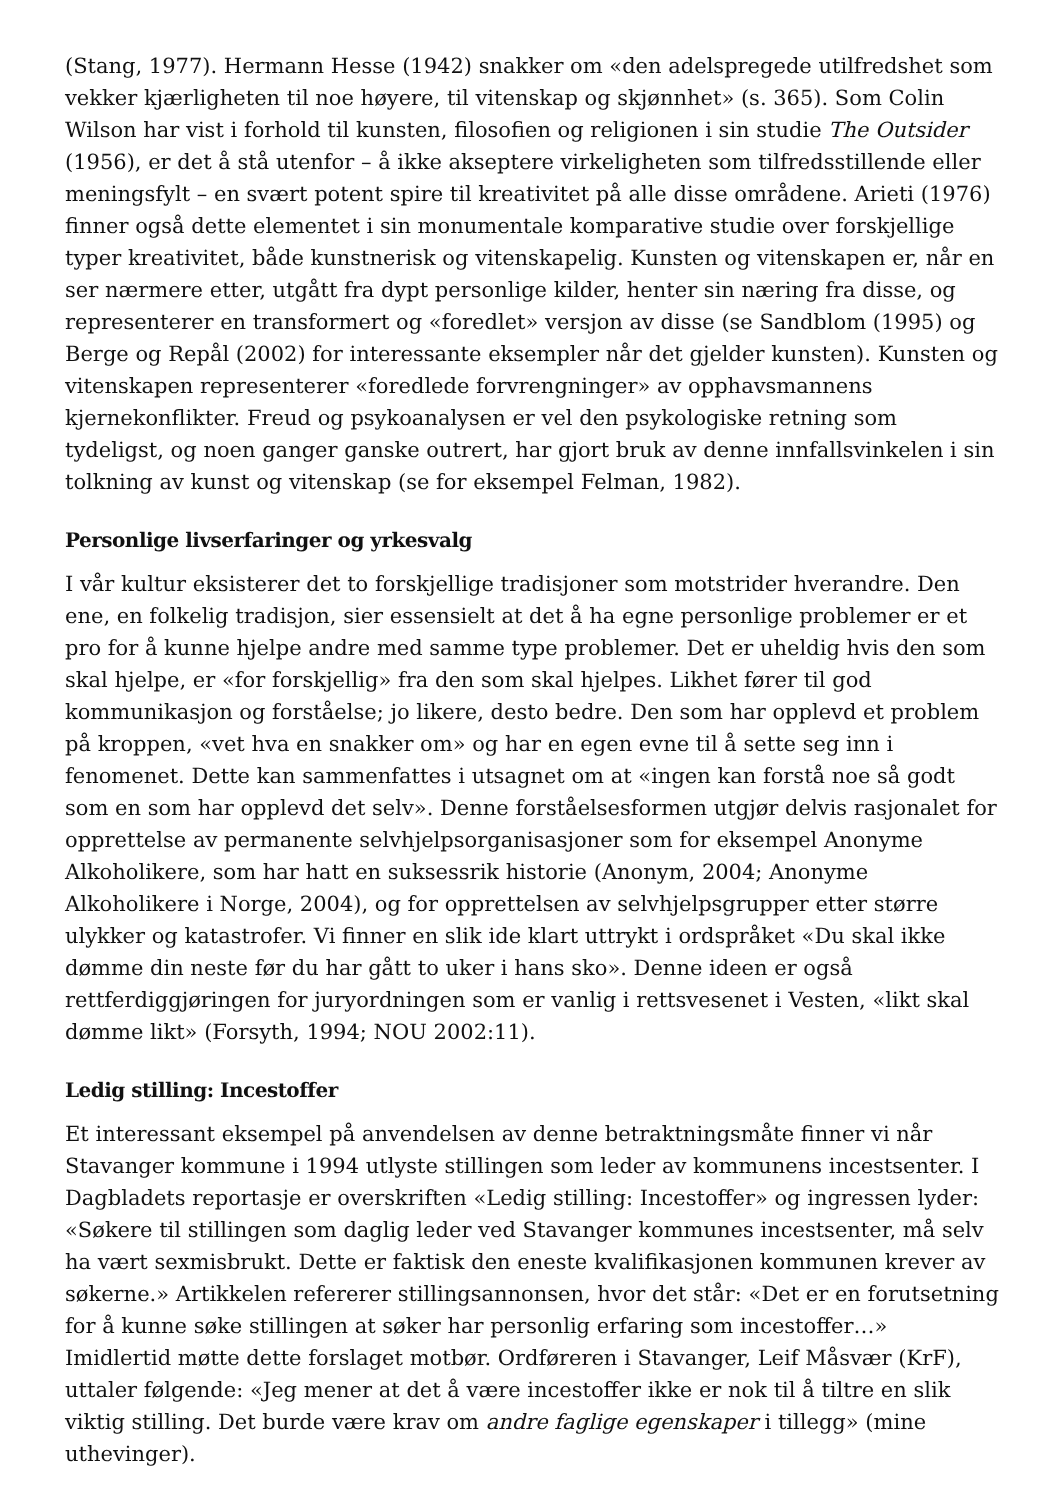(Stang, 1977). Hermann Hesse (1942) snakker om «den adelspregede utilfredshet som vekker kjærligheten til noe høyere, til vitenskap og skjønnhet» (s. 365). Som Colin Wilson har vist i forhold til kunsten, filosofien og religionen i sin studie The Outsider (1956), er det å stå utenfor – å ikke akseptere virkeligheten som tilfredsstillende eller meningsfylt – en svært potent spire til kreativitet på alle disse områdene. Arieti (1976) finner også dette elementet i sin monumentale komparative studie over forskjellige typer kreativitet, både kunstnerisk og vitenskapelig. Kunsten og vitenskapen er, når en ser nærmere etter, utgått fra dypt personlige kilder, henter sin næring fra disse, og representerer en transformert og «foredlet» versjon av disse (se Sandblom (1995) og Berge og Repål (2002) for interessante eksempler når det gjelder kunsten). Kunsten og vitenskapen representerer «foredlede forvrengninger» av opphavsmannens kjernekonflikter. Freud og psykoanalysen er vel den psykologiske retning som tydeligst, og noen ganger ganske outrert, har gjort bruk av denne innfallsvinkelen i sin tolkning av kunst og vitenskap (se for eksempel Felman, 1982).
Personlige livserfaringer og yrkesvalg
I vår kultur eksisterer det to forskjellige tradisjoner som motstrider hverandre. Den ene, en folkelig tradisjon, sier essensielt at det å ha egne personlige problemer er et pro for å kunne hjelpe andre med samme type problemer. Det er uheldig hvis den som skal hjelpe, er «for forskjellig» fra den som skal hjelpes. Likhet fører til god kommunikasjon og forståelse; jo likere, desto bedre. Den som har opplevd et problem på kroppen, «vet hva en snakker om» og har en egen evne til å sette seg inn i fenomenet. Dette kan sammenfattes i utsagnet om at «ingen kan forstå noe så godt som en som har opplevd det selv». Denne forståelsesformen utgjør delvis rasjonalet for opprettelse av permanente selvhjelpsorganisasjoner som for eksempel Anonyme Alkoholikere, som har hatt en suksessrik historie (Anonym, 2004; Anonyme Alkoholikere i Norge, 2004), og for opprettelsen av selvhjelpsgrupper etter større ulykker og katastrofer. Vi finner en slik ide klart uttrykt i ordspråket «Du skal ikke dømme din neste før du har gått to uker i hans sko». Denne ideen er også rettferdiggjøringen for juryordningen som er vanlig i rettsvesenet i Vesten, «likt skal dømme likt» (Forsyth, 1994; NOU 2002:11).
Ledig stilling: Incestoffer
Et interessant eksempel på anvendelsen av denne betraktningsmåte finner vi når Stavanger kommune i 1994 utlyste stillingen som leder av kommunens incestsenter. I Dagbladets reportasje er overskriften «Ledig stilling: Incestoffer» og ingressen lyder: «Søkere til stillingen som daglig leder ved Stavanger kommunes incestsenter, må selv ha vært sexmisbrukt. Dette er faktisk den eneste kvalifikasjonen kommunen krever av søkerne.» Artikkelen refererer stillingsannonsen, hvor det står: «Det er en forutsetning for å kunne søke stillingen at søker har personlig erfaring som incestoffer…» Imidlertid møtte dette forslaget motbør. Ordføreren i Stavanger, Leif Måsvær (KrF), uttaler følgende: «Jeg mener at det å være incestoffer ikke er nok til å tiltre en slik viktig stilling. Det burde være krav om andre faglige egenskaper i tillegg» (mine uthevinger).